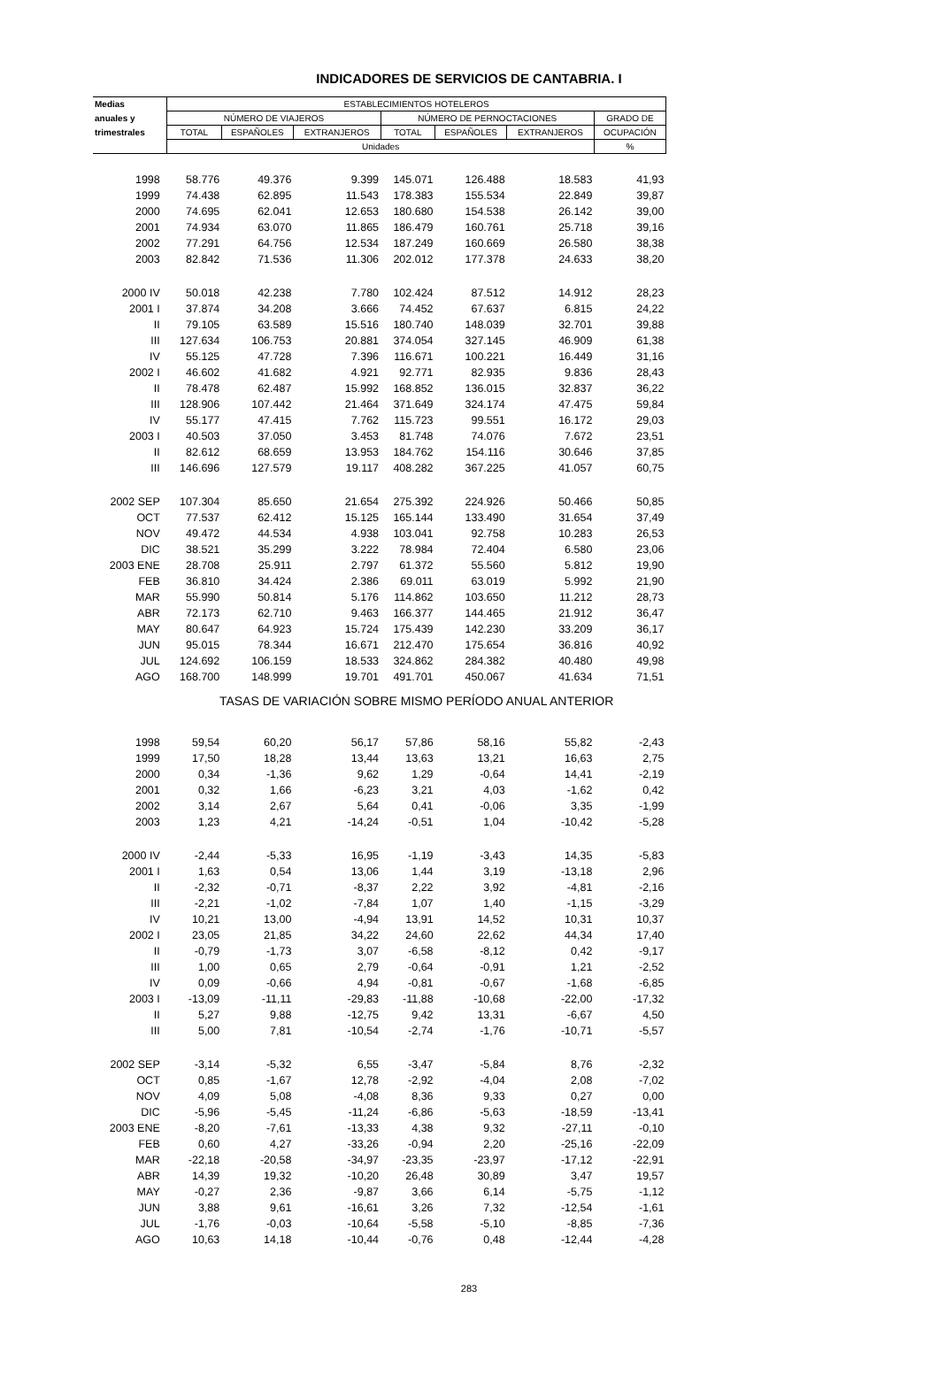INDICADORES DE SERVICIOS DE CANTABRIA. I
| Medias | ESTABLECIMIENTOS HOTELEROS | | | | | | |
| --- | --- | --- | --- | --- | --- | --- | --- |
| anuales y | NÚMERO DE VIAJEROS | | | NÚMERO DE PERNOCTACIONES | | | GRADO DE |
| trimestrales | TOTAL | ESPAÑOLES | EXTRANJEROS | TOTAL | ESPAÑOLES | EXTRANJEROS | OCUPACIÓN |
| | Unidades | | | | | | % |
| 1998 | 58.776 | 49.376 | 9.399 | 145.071 | 126.488 | 18.583 | 41,93 |
| 1999 | 74.438 | 62.895 | 11.543 | 178.383 | 155.534 | 22.849 | 39,87 |
| 2000 | 74.695 | 62.041 | 12.653 | 180.680 | 154.538 | 26.142 | 39,00 |
| 2001 | 74.934 | 63.070 | 11.865 | 186.479 | 160.761 | 25.718 | 39,16 |
| 2002 | 77.291 | 64.756 | 12.534 | 187.249 | 160.669 | 26.580 | 38,38 |
| 2003 | 82.842 | 71.536 | 11.306 | 202.012 | 177.378 | 24.633 | 38,20 |
| 2000 IV | 50.018 | 42.238 | 7.780 | 102.424 | 87.512 | 14.912 | 28,23 |
| 2001 I | 37.874 | 34.208 | 3.666 | 74.452 | 67.637 | 6.815 | 24,22 |
| II | 79.105 | 63.589 | 15.516 | 180.740 | 148.039 | 32.701 | 39,88 |
| III | 127.634 | 106.753 | 20.881 | 374.054 | 327.145 | 46.909 | 61,38 |
| IV | 55.125 | 47.728 | 7.396 | 116.671 | 100.221 | 16.449 | 31,16 |
| 2002 I | 46.602 | 41.682 | 4.921 | 92.771 | 82.935 | 9.836 | 28,43 |
| II | 78.478 | 62.487 | 15.992 | 168.852 | 136.015 | 32.837 | 36,22 |
| III | 128.906 | 107.442 | 21.464 | 371.649 | 324.174 | 47.475 | 59,84 |
| IV | 55.177 | 47.415 | 7.762 | 115.723 | 99.551 | 16.172 | 29,03 |
| 2003 I | 40.503 | 37.050 | 3.453 | 81.748 | 74.076 | 7.672 | 23,51 |
| II | 82.612 | 68.659 | 13.953 | 184.762 | 154.116 | 30.646 | 37,85 |
| III | 146.696 | 127.579 | 19.117 | 408.282 | 367.225 | 41.057 | 60,75 |
| 2002 SEP | 107.304 | 85.650 | 21.654 | 275.392 | 224.926 | 50.466 | 50,85 |
| OCT | 77.537 | 62.412 | 15.125 | 165.144 | 133.490 | 31.654 | 37,49 |
| NOV | 49.472 | 44.534 | 4.938 | 103.041 | 92.758 | 10.283 | 26,53 |
| DIC | 38.521 | 35.299 | 3.222 | 78.984 | 72.404 | 6.580 | 23,06 |
| 2003 ENE | 28.708 | 25.911 | 2.797 | 61.372 | 55.560 | 5.812 | 19,90 |
| FEB | 36.810 | 34.424 | 2.386 | 69.011 | 63.019 | 5.992 | 21,90 |
| MAR | 55.990 | 50.814 | 5.176 | 114.862 | 103.650 | 11.212 | 28,73 |
| ABR | 72.173 | 62.710 | 9.463 | 166.377 | 144.465 | 21.912 | 36,47 |
| MAY | 80.647 | 64.923 | 15.724 | 175.439 | 142.230 | 33.209 | 36,17 |
| JUN | 95.015 | 78.344 | 16.671 | 212.470 | 175.654 | 36.816 | 40,92 |
| JUL | 124.692 | 106.159 | 18.533 | 324.862 | 284.382 | 40.480 | 49,98 |
| AGO | 168.700 | 148.999 | 19.701 | 491.701 | 450.067 | 41.634 | 71,51 |
| | TASAS DE VARIACIÓN SOBRE MISMO PERÍODO ANUAL ANTERIOR | | | | | | |
| 1998 | 59,54 | 60,20 | 56,17 | 57,86 | 58,16 | 55,82 | -2,43 |
| 1999 | 17,50 | 18,28 | 13,44 | 13,63 | 13,21 | 16,63 | 2,75 |
| 2000 | 0,34 | -1,36 | 9,62 | 1,29 | -0,64 | 14,41 | -2,19 |
| 2001 | 0,32 | 1,66 | -6,23 | 3,21 | 4,03 | -1,62 | 0,42 |
| 2002 | 3,14 | 2,67 | 5,64 | 0,41 | -0,06 | 3,35 | -1,99 |
| 2003 | 1,23 | 4,21 | -14,24 | -0,51 | 1,04 | -10,42 | -5,28 |
| 2000 IV | -2,44 | -5,33 | 16,95 | -1,19 | -3,43 | 14,35 | -5,83 |
| 2001 I | 1,63 | 0,54 | 13,06 | 1,44 | 3,19 | -13,18 | 2,96 |
| II | -2,32 | -0,71 | -8,37 | 2,22 | 3,92 | -4,81 | -2,16 |
| III | -2,21 | -1,02 | -7,84 | 1,07 | 1,40 | -1,15 | -3,29 |
| IV | 10,21 | 13,00 | -4,94 | 13,91 | 14,52 | 10,31 | 10,37 |
| 2002 I | 23,05 | 21,85 | 34,22 | 24,60 | 22,62 | 44,34 | 17,40 |
| II | -0,79 | -1,73 | 3,07 | -6,58 | -8,12 | 0,42 | -9,17 |
| III | 1,00 | 0,65 | 2,79 | -0,64 | -0,91 | 1,21 | -2,52 |
| IV | 0,09 | -0,66 | 4,94 | -0,81 | -0,67 | -1,68 | -6,85 |
| 2003 I | -13,09 | -11,11 | -29,83 | -11,88 | -10,68 | -22,00 | -17,32 |
| II | 5,27 | 9,88 | -12,75 | 9,42 | 13,31 | -6,67 | 4,50 |
| III | 5,00 | 7,81 | -10,54 | -2,74 | -1,76 | -10,71 | -5,57 |
| 2002 SEP | -3,14 | -5,32 | 6,55 | -3,47 | -5,84 | 8,76 | -2,32 |
| OCT | 0,85 | -1,67 | 12,78 | -2,92 | -4,04 | 2,08 | -7,02 |
| NOV | 4,09 | 5,08 | -4,08 | 8,36 | 9,33 | 0,27 | 0,00 |
| DIC | -5,96 | -5,45 | -11,24 | -6,86 | -5,63 | -18,59 | -13,41 |
| 2003 ENE | -8,20 | -7,61 | -13,33 | 4,38 | 9,32 | -27,11 | -0,10 |
| FEB | 0,60 | 4,27 | -33,26 | -0,94 | 2,20 | -25,16 | -22,09 |
| MAR | -22,18 | -20,58 | -34,97 | -23,35 | -23,97 | -17,12 | -22,91 |
| ABR | 14,39 | 19,32 | -10,20 | 26,48 | 30,89 | 3,47 | 19,57 |
| MAY | -0,27 | 2,36 | -9,87 | 3,66 | 6,14 | -5,75 | -1,12 |
| JUN | 3,88 | 9,61 | -16,61 | 3,26 | 7,32 | -12,54 | -1,61 |
| JUL | -1,76 | -0,03 | -10,64 | -5,58 | -5,10 | -8,85 | -7,36 |
| AGO | 10,63 | 14,18 | -10,44 | -0,76 | 0,48 | -12,44 | -4,28 |
283